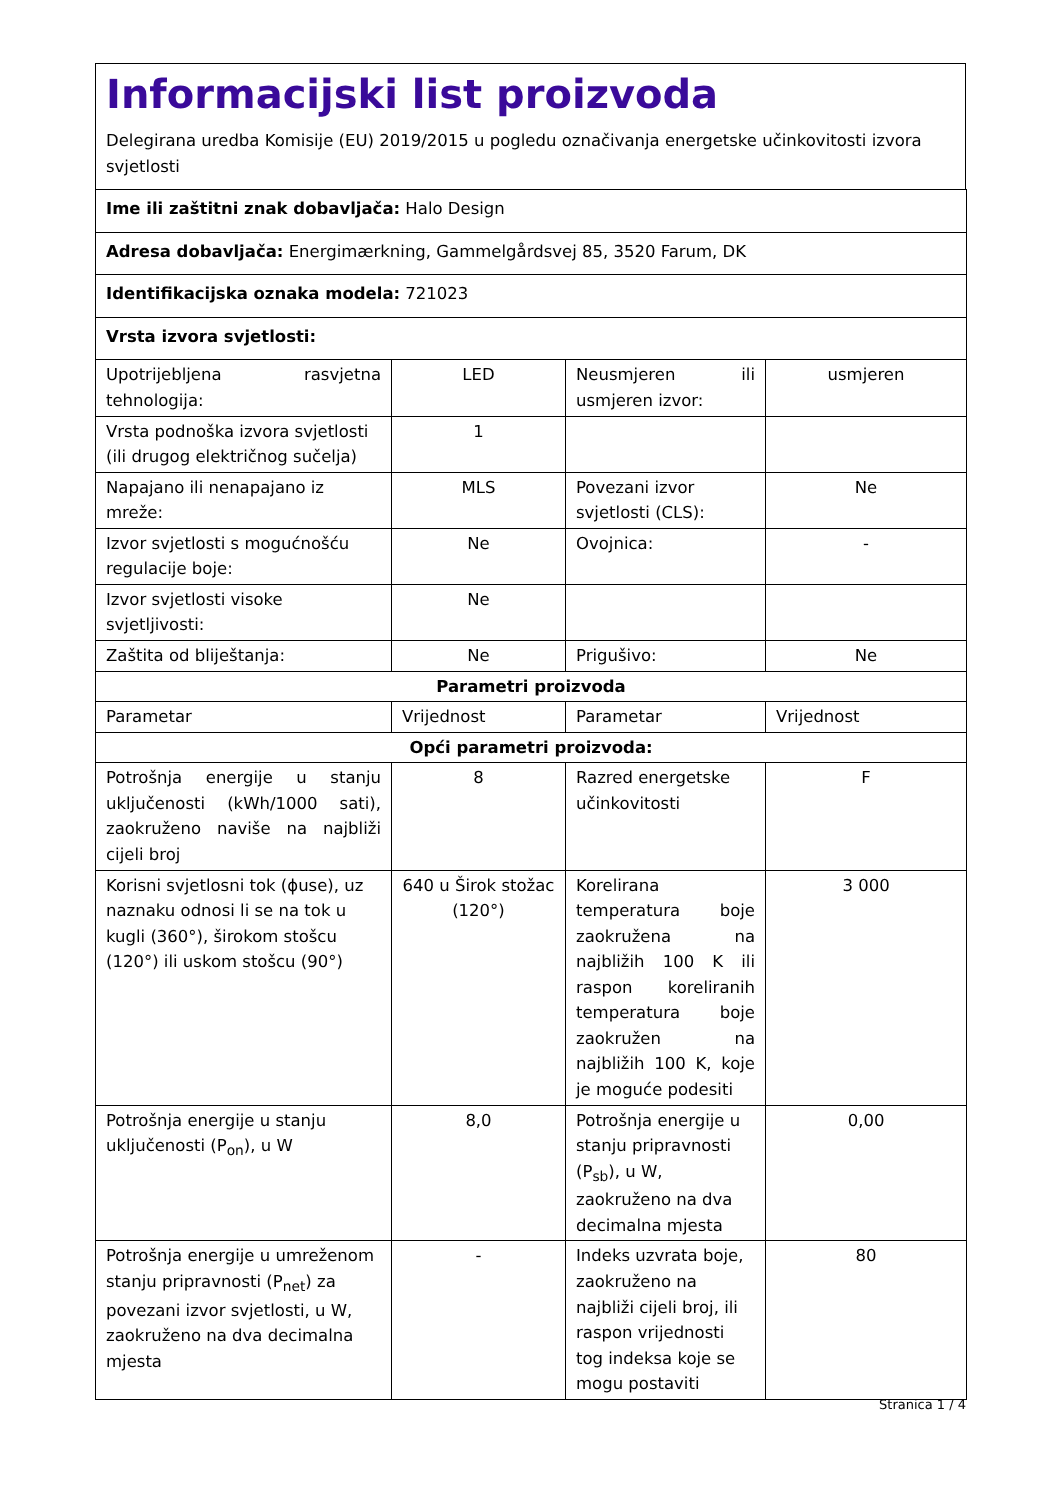Informacijski list proizvoda
Delegirana uredba Komisije (EU) 2019/2015 u pogledu označivanja energetske učinkovitosti izvora svjetlosti
| Ime ili zaštitni znak dobavljača: Halo Design | | | |
| Adresa dobavljača: Energimærkning, Gammelgårdsvej 85, 3520 Farum, DK | | | |
| Identifikacijska oznaka modela: 721023 | | | |
| Vrsta izvora svjetlosti: | | | |
| Upotrijebljena rasvjetna tehnologija: | LED | Neusmjeren ili usmjeren izvor: | usmjeren |
| Vrsta podnoška izvora svjetlosti (ili drugog električnog sučelja) | 1 | | |
| Napajano ili nenapajano iz mreže: | MLS | Povezani izvor svjetlosti (CLS): | Ne |
| Izvor svjetlosti s mogućnošću regulacije boje: | Ne | Ovojnica: | - |
| Izvor svjetlosti visoke svjetljivosti: | Ne | | |
| Zaštita od bliještanja: | Ne | Prigušivo: | Ne |
| Parametri proizvoda | | | |
| Parametar | Vrijednost | Parametar | Vrijednost |
| Opći parametri proizvoda: | | | |
| Potrošnja energije u stanju uključenosti (kWh/1000 sati), zaokruženo naviše na najbliži cijeli broj | 8 | Razred energetske učinkovitosti | F |
| Korisni svjetlosni tok (ɸuse), uz naznaku odnosi li se na tok u kugli (360°), širokom stošcu (120°) ili uskom stošcu (90°) | 640 u Širok stožac (120°) | Korelirana temperatura boje zaokružena na najbližih 100 K ili raspon koreliranih temperatura boje zaokružen na najbližih 100 K, koje je moguće podesiti | 3 000 |
| Potrošnja energije u stanju uključenosti (P<sub>on</sub>), u W | 8,0 | Potrošnja energije u stanju pripravnosti (P<sub>sb</sub>), u W, zaokruženo na dva decimalna mjesta | 0,00 |
| Potrošnja energije u umreženom stanju pripravnosti (P<sub>net</sub>) za povezani izvor svjetlosti, u W, zaokruženo na dva decimalna mjesta | - | Indeks uzvrata boje, zaokruženo na najbliži cijeli broj, ili raspon vrijednosti tog indeksa koje se mogu postaviti | 80 |
Stranica 1 / 4